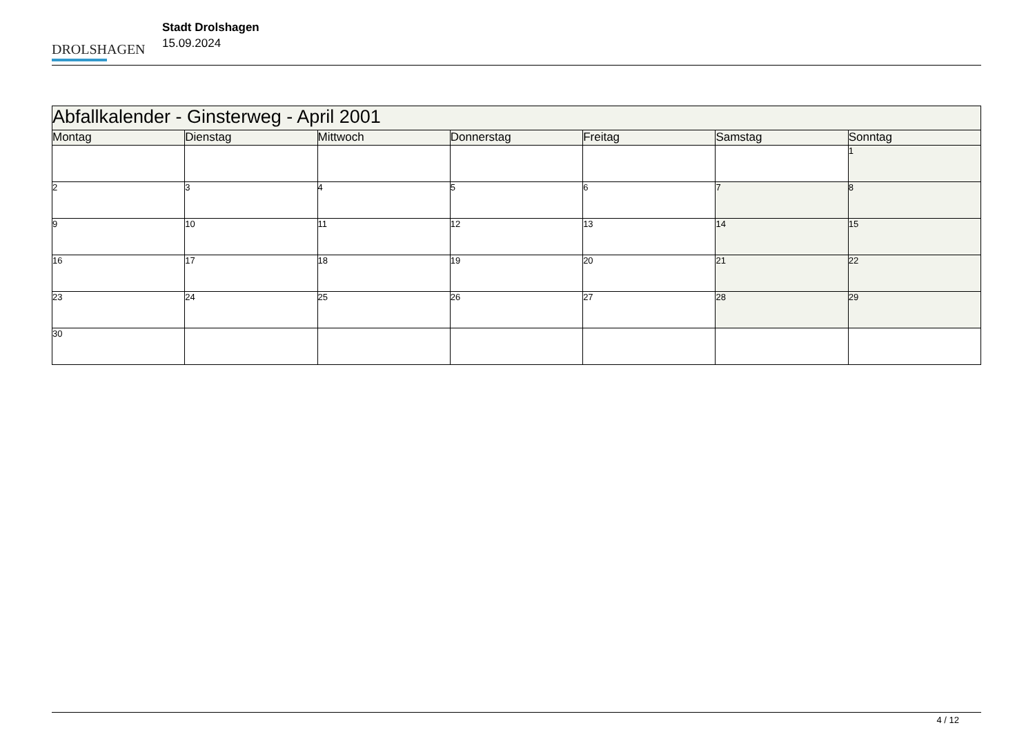DROLSHAGEN
Stadt Drolshagen
15.09.2024
| Abfallkalender - Ginsterweg - April 2001 | | | | | | |
| Montag | Dienstag | Mittwoch | Donnerstag | Freitag | Samstag | Sonntag |
| | | | | | | 1 |
| 2 | 3 | 4 | 5 | 6 | 7 | 8 |
| 9 | 10 | 11 | 12 | 13 | 14 | 15 |
| 16 | 17 | 18 | 19 | 20 | 21 | 22 |
| 23 | 24 | 25 | 26 | 27 | 28 | 29 |
| 30 | | | | | | |
4 / 12